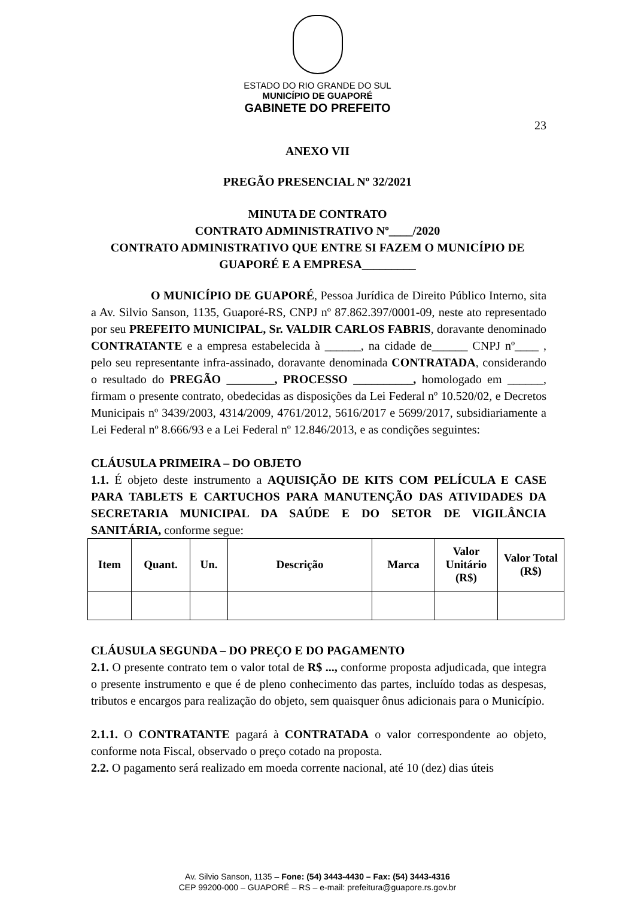ESTADO DO RIO GRANDE DO SUL
MUNICÍPIO DE GUAPORÉ
GABINETE DO PREFEITO
23
ANEXO VII
PREGÃO PRESENCIAL Nº 32/2021
MINUTA DE CONTRATO
CONTRATO ADMINISTRATIVO Nº____/2020
CONTRATO ADMINISTRATIVO QUE ENTRE SI FAZEM O MUNICÍPIO DE
GUAPORÉ E A EMPRESA_________
O MUNICÍPIO DE GUAPORÉ, Pessoa Jurídica de Direito Público Interno, sita a Av. Silvio Sanson, 1135, Guaporé-RS, CNPJ nº 87.862.397/0001-09, neste ato representado por seu PREFEITO MUNICIPAL, Sr. VALDIR CARLOS FABRIS, doravante denominado CONTRATANTE e a empresa estabelecida à ______, na cidade de______ CNPJ nº____ , pelo seu representante infra-assinado, doravante denominada CONTRATADA, considerando o resultado do PREGÃO ________, PROCESSO __________, homologado em ______, firmam o presente contrato, obedecidas as disposições da Lei Federal nº 10.520/02, e Decretos Municipais nº 3439/2003, 4314/2009, 4761/2012, 5616/2017 e 5699/2017, subsidiariamente a Lei Federal nº 8.666/93 e a Lei Federal nº 12.846/2013, e as condições seguintes:
CLÁUSULA PRIMEIRA – DO OBJETO
1.1. É objeto deste instrumento a AQUISIÇÃO DE KITS COM PELÍCULA E CASE PARA TABLETS E CARTUCHOS PARA MANUTENÇÃO DAS ATIVIDADES DA SECRETARIA MUNICIPAL DA SAÚDE E DO SETOR DE VIGILÂNCIA SANITÁRIA, conforme segue:
| Item | Quant. | Un. | Descrição | Marca | Valor Unitário (R$) | Valor Total (R$) |
| --- | --- | --- | --- | --- | --- | --- |
CLÁUSULA SEGUNDA – DO PREÇO E DO PAGAMENTO
2.1. O presente contrato tem o valor total de R$ ..., conforme proposta adjudicada, que integra o presente instrumento e que é de pleno conhecimento das partes, incluído todas as despesas, tributos e encargos para realização do objeto, sem quaisquer ônus adicionais para o Município.
2.1.1. O CONTRATANTE pagará à CONTRATADA o valor correspondente ao objeto, conforme nota Fiscal, observado o preço cotado na proposta.
2.2. O pagamento será realizado em moeda corrente nacional, até 10 (dez) dias úteis
Av. Silvio Sanson, 1135 – Fone: (54) 3443-4430 – Fax: (54) 3443-4316
CEP 99200-000 – GUAPORÉ – RS – e-mail: prefeitura@guapore.rs.gov.br